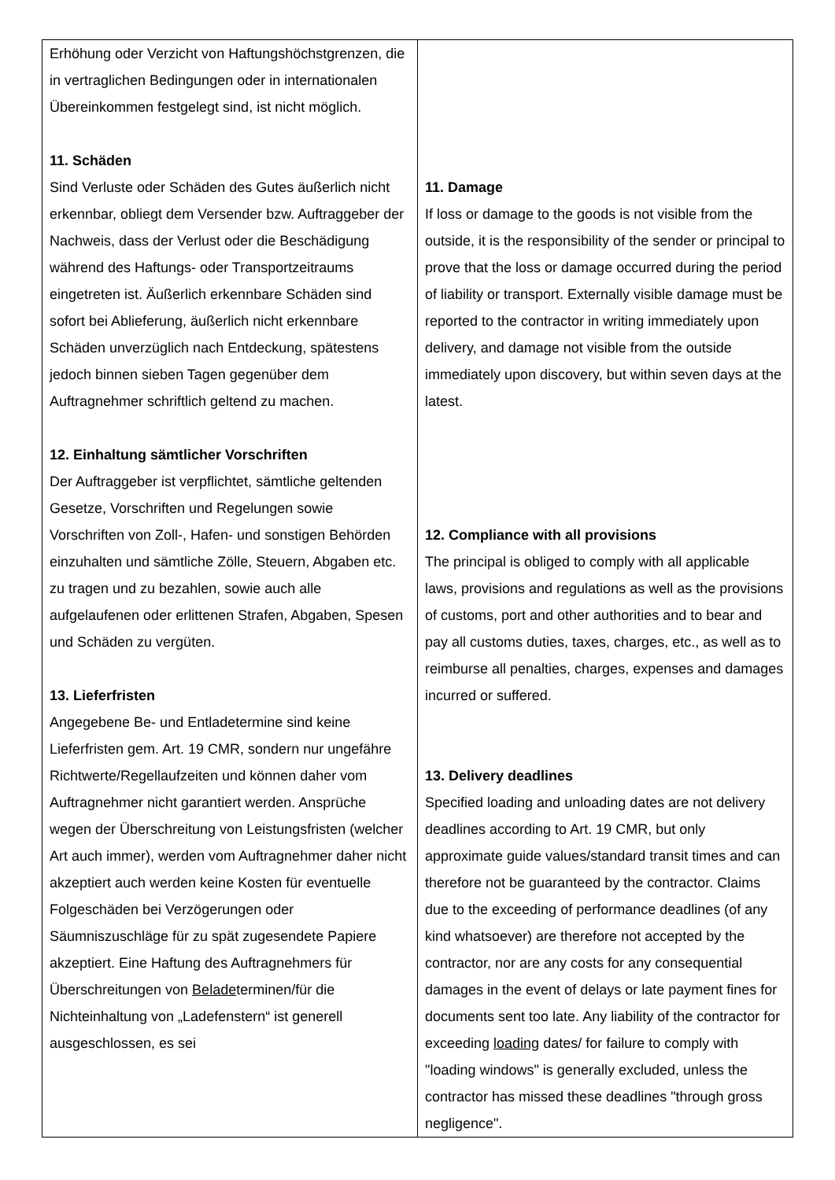| Erhöhung oder Verzicht von Haftungshöchstgrenzen, die in vertraglichen Bedingungen oder in internationalen Übereinkommen festgelegt sind, ist nicht möglich. 11. Schäden Sind Verluste oder Schäden des Gutes äußerlich nicht erkennbar, obliegt dem Versender bzw. Auftraggeber der Nachweis, dass der Verlust oder die Beschädigung während des Haftungs- oder Transportzeitraums eingetreten ist. Äußerlich erkennbare Schäden sind sofort bei Ablieferung, äußerlich nicht erkennbare Schäden unverzüglich nach Entdeckung, spätestens jedoch binnen sieben Tagen gegenüber dem Auftragnehmer schriftlich geltend zu machen. 12. Einhaltung sämtlicher Vorschriften Der Auftraggeber ist verpflichtet, sämtliche geltenden Gesetze, Vorschriften und Regelungen sowie Vorschriften von Zoll-, Hafen- und sonstigen Behörden einzuhalten und sämtliche Zölle, Steuern, Abgaben etc. zu tragen und zu bezahlen, sowie auch alle aufgelaufenen oder erlittenen Strafen, Abgaben, Spesen und Schäden zu vergüten. 13. Lieferfristen Angegebene Be- und Entladetermine sind keine Lieferfristen gem. Art. 19 CMR, sondern nur ungefähre Richtwerte/Regellaufzeiten und können daher vom Auftragnehmer nicht garantiert werden. Ansprüche wegen der Überschreitung von Leistungsfristen (welcher Art auch immer), werden vom Auftragnehmer daher nicht akzeptiert auch werden keine Kosten für eventuelle Folgeschäden bei Verzögerungen oder Säumniszuschläge für zu spät zugesendete Papiere akzeptiert. Eine Haftung des Auftragnehmers für Überschreitungen von Belade terminen/für die Nichteinhaltung von „Ladefenstern“ ist generell ausgeschlossen, es sei | 11. Damage If loss or damage to the goods is not visible from the outside, it is the responsibility of the sender or principal to prove that the loss or damage occurred during the period of liability or transport. Externally visible damage must be reported to the contractor in writing immediately upon delivery, and damage not visible from the outside immediately upon discovery, but within seven days at the latest. 12. Compliance with all provisions The principal is obliged to comply with all applicable laws, provisions and regulations as well as the provisions of customs, port and other authorities and to bear and pay all customs duties, taxes, charges, etc., as well as to reimburse all penalties, charges, expenses and damages incurred or suffered. 13. Delivery deadlines Specified loading and unloading dates are not delivery deadlines according to Art. 19 CMR, but only approximate guide values/standard transit times and can therefore not be guaranteed by the contractor. Claims due to the exceeding of performance deadlines (of any kind whatsoever) are therefore not accepted by the contractor, nor are any costs for any consequential damages in the event of delays or late payment fines for documents sent too late. Any liability of the contractor for exceeding loading dates/ for failure to comply with "loading windows" is generally excluded, unless the contractor has missed these deadlines "through gross negligence". |